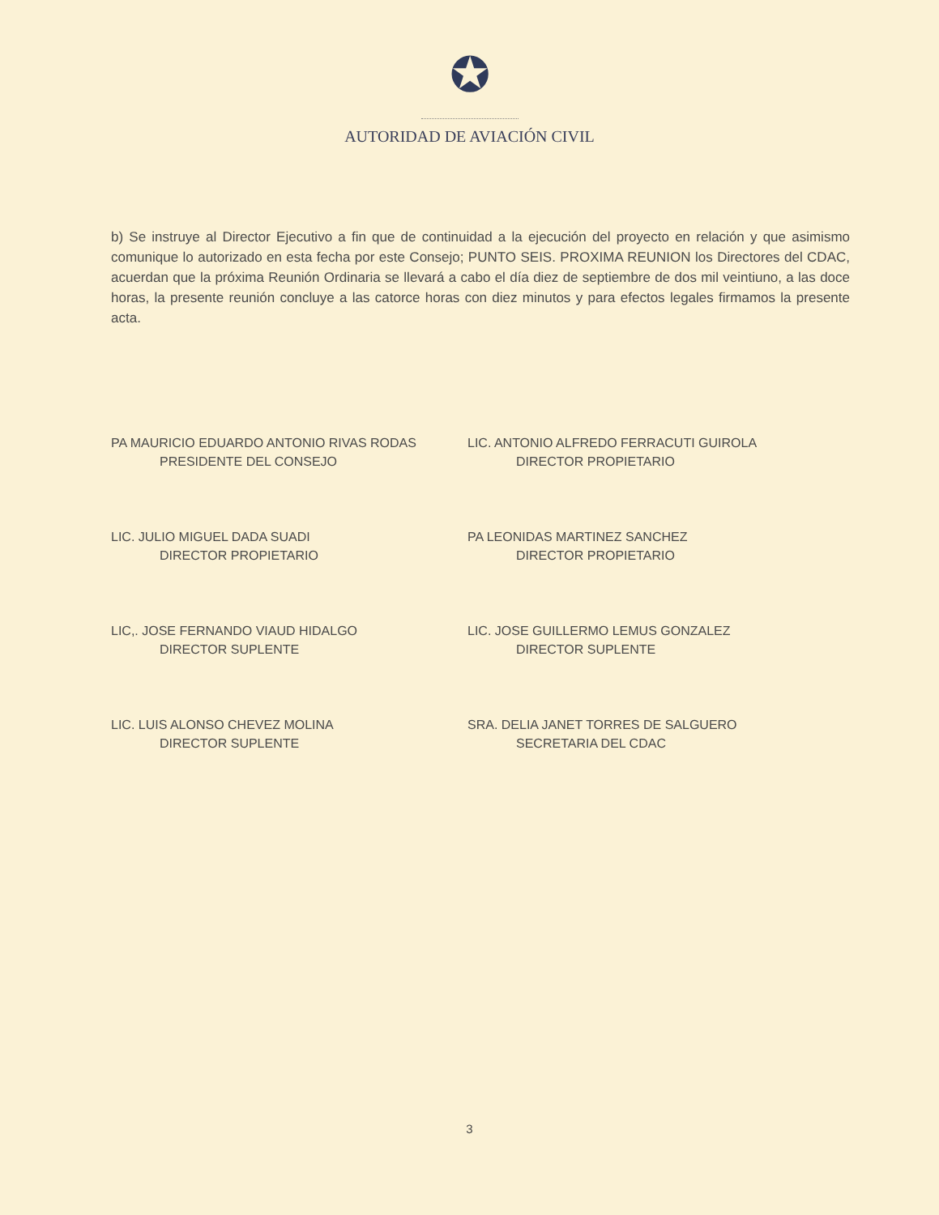✪
AUTORIDAD DE AVIACIÓN CIVIL
b) Se instruye al Director Ejecutivo a fin que de continuidad a la ejecución del proyecto en relación y que asimismo comunique lo autorizado en esta fecha por este Consejo; PUNTO SEIS. PROXIMA REUNION los Directores del CDAC, acuerdan que la próxima Reunión Ordinaria se llevará a cabo el día diez de septiembre de dos mil veintiuno, a las doce horas, la presente reunión concluye a las catorce horas con diez minutos y para efectos legales firmamos la presente acta.
PA MAURICIO EDUARDO ANTONIO RIVAS RODAS
PRESIDENTE DEL CONSEJO
LIC. ANTONIO ALFREDO FERRACUTI GUIROLA
DIRECTOR PROPIETARIO
LIC. JULIO MIGUEL DADA SUADI
DIRECTOR PROPIETARIO
PA LEONIDAS MARTINEZ SANCHEZ
DIRECTOR PROPIETARIO
LIC,. JOSE FERNANDO VIAUD HIDALGO
DIRECTOR SUPLENTE
LIC. JOSE GUILLERMO LEMUS GONZALEZ
DIRECTOR SUPLENTE
LIC. LUIS ALONSO CHEVEZ MOLINA
DIRECTOR SUPLENTE
SRA. DELIA JANET TORRES DE SALGUERO
SECRETARIA DEL CDAC
3